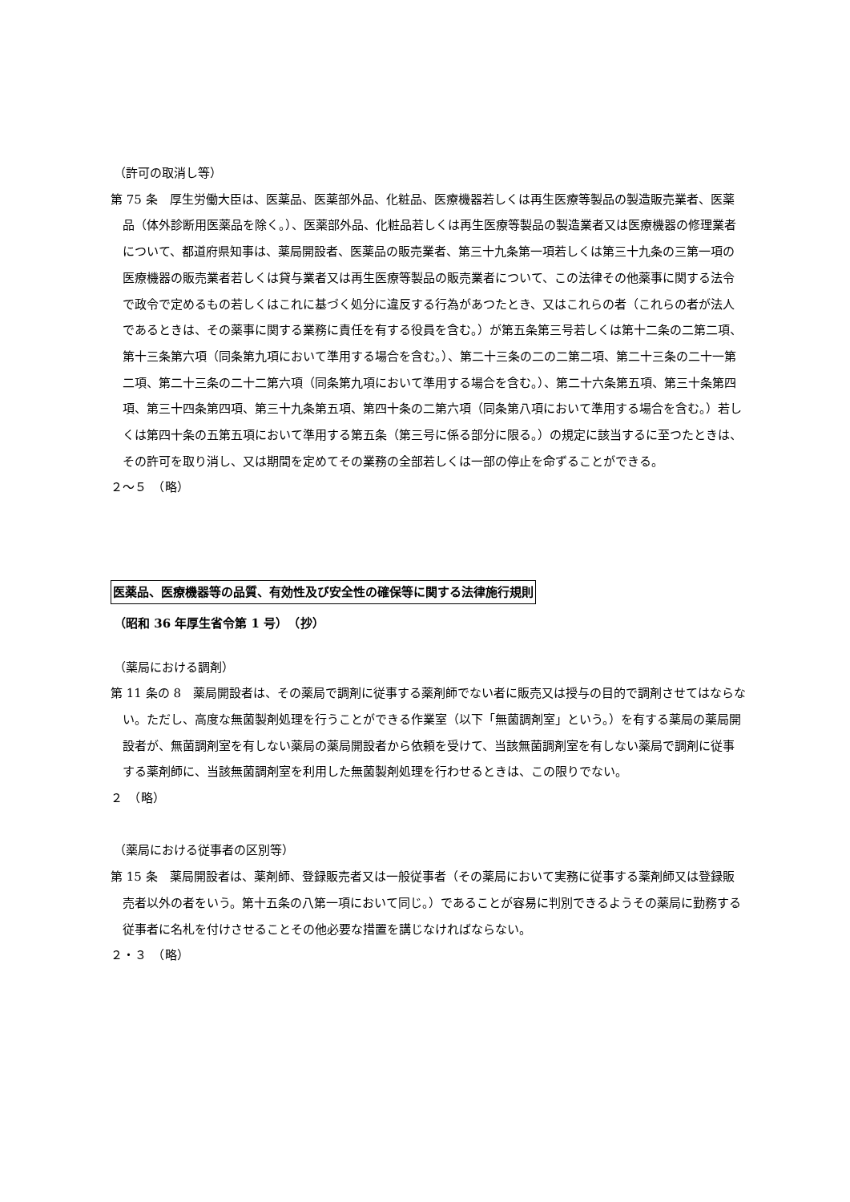（許可の取消し等）
第 75 条　厚生労働大臣は、医薬品、医薬部外品、化粧品、医療機器若しくは再生医療等製品の製造販売業者、医薬品（体外診断用医薬品を除く。）、医薬部外品、化粧品若しくは再生医療等製品の製造業者又は医療機器の修理業者について、都道府県知事は、薬局開設者、医薬品の販売業者、第三十九条第一項若しくは第三十九条の三第一項の医療機器の販売業者若しくは貸与業者又は再生医療等製品の販売業者について、この法律その他薬事に関する法令で政令で定めるもの若しくはこれに基づく処分に違反する行為があつたとき、又はこれらの者（これらの者が法人であるときは、その薬事に関する業務に責任を有する役員を含む。）が第五条第三号若しくは第十二条の二第二項、第十三条第六項（同条第九項において準用する場合を含む。）、第二十三条の二の二第二項、第二十三条の二十一第二項、第二十三条の二十二第六項（同条第九項において準用する場合を含む。）、第二十六条第五項、第三十条第四項、第三十四条第四項、第三十九条第五項、第四十条の二第六項（同条第八項において準用する場合を含む。）若しくは第四十条の五第五項において準用する第五条（第三号に係る部分に限る。）の規定に該当するに至つたときは、その許可を取り消し、又は期間を定めてその業務の全部若しくは一部の停止を命ずることができる。
２～５　（略）
医薬品、医療機器等の品質、有効性及び安全性の確保等に関する法律施行規則
（昭和 36 年厚生省令第 1 号）　（抄）
（薬局における調剤）
第 11 条の 8　薬局開設者は、その薬局で調剤に従事する薬剤師でない者に販売又は授与の目的で調剤させてはならない。ただし、高度な無菌製剤処理を行うことができる作業室（以下「無菌調剤室」という。）を有する薬局の薬局開設者が、無菌調剤室を有しない薬局の薬局開設者から依頼を受けて、当該無菌調剤室を有しない薬局で調剤に従事する薬剤師に、当該無菌調剤室を利用した無菌製剤処理を行わせるときは、この限りでない。
２　（略）
（薬局における従事者の区別等）
第 15 条　薬局開設者は、薬剤師、登録販売者又は一般従事者（その薬局において実務に従事する薬剤師又は登録販売者以外の者をいう。第十五条の八第一項において同じ。）であることが容易に判別できるようその薬局に勤務する従事者に名札を付けさせることその他必要な措置を講じなければならない。
２・３　（略）